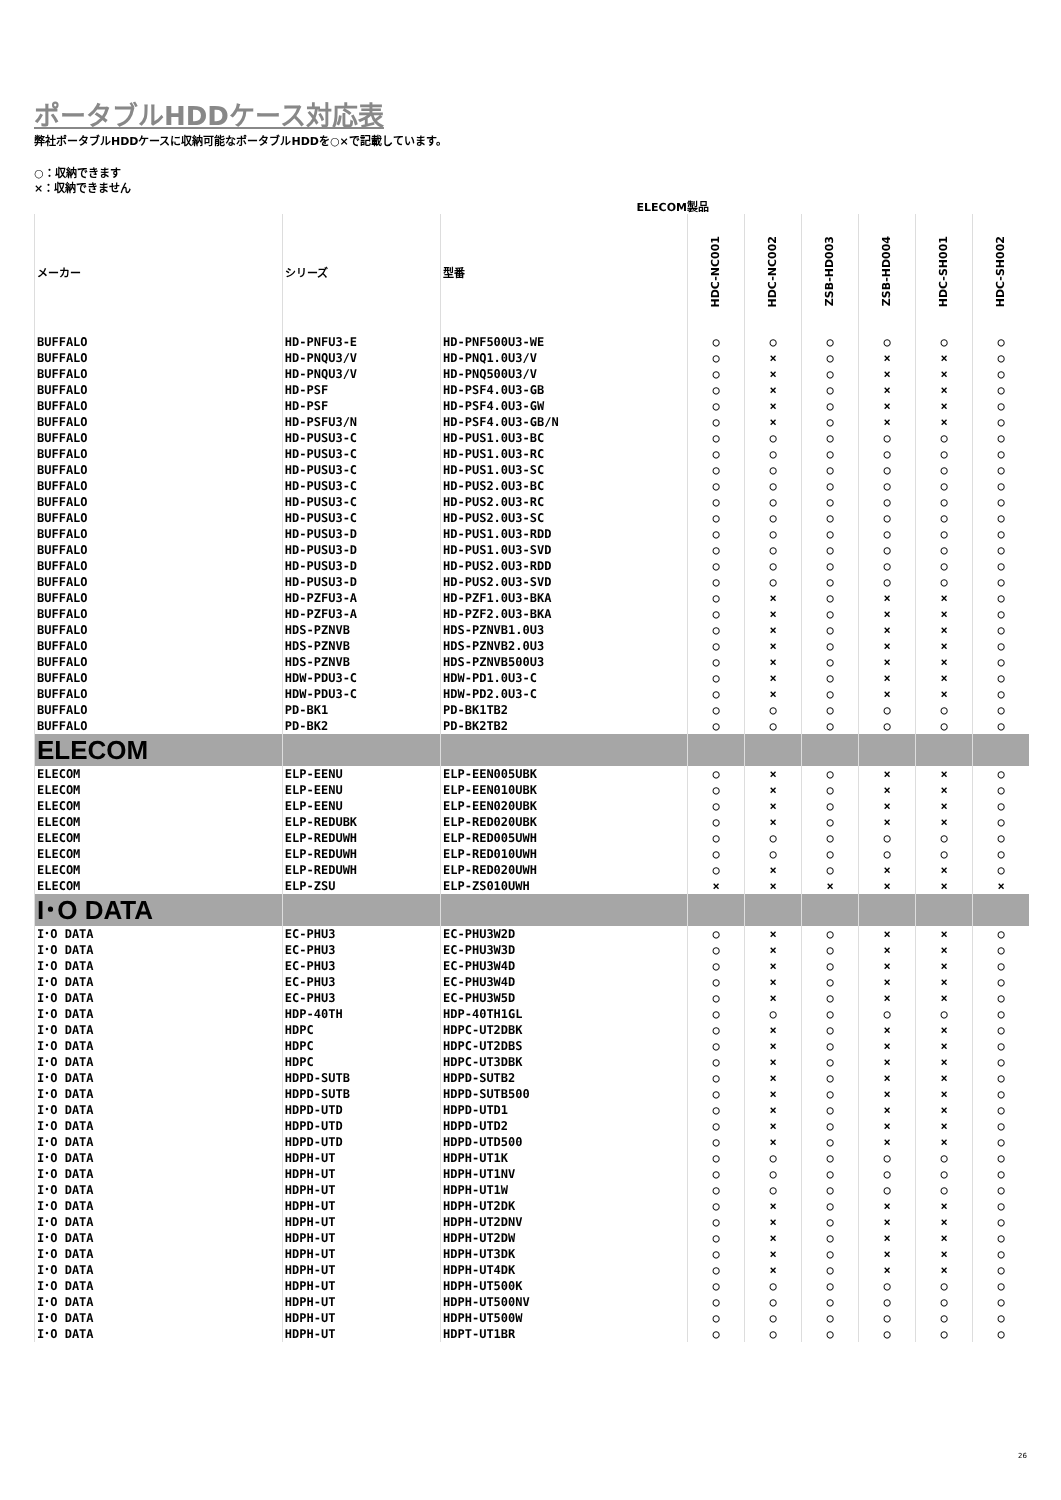ポータブルHDDケース対応表
弊社ポータブルHDDケースに収納可能なポータブルHDDを○×で記載しています。
○：収納できます
×：収納できません
ELECOM製品
| メーカー | シリーズ | 型番 | HDC-NC001 | HDC-NC002 | ZSB-HD003 | ZSB-HD004 | HDC-SH001 | HDC-SH002 |
| --- | --- | --- | --- | --- | --- | --- | --- | --- |
| BUFFALO | HD-PNFU3-E | HD-PNF500U3-WE | ○ | ○ | ○ | ○ | ○ | ○ |
| BUFFALO | HD-PNQU3/V | HD-PNQ1.0U3/V | ○ | × | ○ | × | × | ○ |
| BUFFALO | HD-PNQU3/V | HD-PNQ500U3/V | ○ | × | ○ | × | × | ○ |
| BUFFALO | HD-PSF | HD-PSF4.0U3-GB | ○ | × | ○ | × | × | ○ |
| BUFFALO | HD-PSF | HD-PSF4.0U3-GW | ○ | × | ○ | × | × | ○ |
| BUFFALO | HD-PSFU3/N | HD-PSF4.0U3-GB/N | ○ | × | ○ | × | × | ○ |
| BUFFALO | HD-PUSU3-C | HD-PUS1.0U3-BC | ○ | ○ | ○ | ○ | ○ | ○ |
| BUFFALO | HD-PUSU3-C | HD-PUS1.0U3-RC | ○ | ○ | ○ | ○ | ○ | ○ |
| BUFFALO | HD-PUSU3-C | HD-PUS1.0U3-SC | ○ | ○ | ○ | ○ | ○ | ○ |
| BUFFALO | HD-PUSU3-C | HD-PUS2.0U3-BC | ○ | ○ | ○ | ○ | ○ | ○ |
| BUFFALO | HD-PUSU3-C | HD-PUS2.0U3-RC | ○ | ○ | ○ | ○ | ○ | ○ |
| BUFFALO | HD-PUSU3-C | HD-PUS2.0U3-SC | ○ | ○ | ○ | ○ | ○ | ○ |
| BUFFALO | HD-PUSU3-D | HD-PUS1.0U3-RDD | ○ | ○ | ○ | ○ | ○ | ○ |
| BUFFALO | HD-PUSU3-D | HD-PUS1.0U3-SVD | ○ | ○ | ○ | ○ | ○ | ○ |
| BUFFALO | HD-PUSU3-D | HD-PUS2.0U3-RDD | ○ | ○ | ○ | ○ | ○ | ○ |
| BUFFALO | HD-PUSU3-D | HD-PUS2.0U3-SVD | ○ | ○ | ○ | ○ | ○ | ○ |
| BUFFALO | HD-PZFU3-A | HD-PZF1.0U3-BKA | ○ | × | ○ | × | × | ○ |
| BUFFALO | HD-PZFU3-A | HD-PZF2.0U3-BKA | ○ | × | ○ | × | × | ○ |
| BUFFALO | HDS-PZNVB | HDS-PZNVB1.0U3 | ○ | × | ○ | × | × | ○ |
| BUFFALO | HDS-PZNVB | HDS-PZNVB2.0U3 | ○ | × | ○ | × | × | ○ |
| BUFFALO | HDS-PZNVB | HDS-PZNVB500U3 | ○ | × | ○ | × | × | ○ |
| BUFFALO | HDW-PDU3-C | HDW-PD1.0U3-C | ○ | × | ○ | × | × | ○ |
| BUFFALO | HDW-PDU3-C | HDW-PD2.0U3-C | ○ | × | ○ | × | × | ○ |
| BUFFALO | PD-BK1 | PD-BK1TB2 | ○ | ○ | ○ | ○ | ○ | ○ |
| BUFFALO | PD-BK2 | PD-BK2TB2 | ○ | ○ | ○ | ○ | ○ | ○ |
| ELECOM | | | | | | | | |
| ELECOM | ELP-EENU | ELP-EEN005UBK | ○ | × | ○ | × | × | ○ |
| ELECOM | ELP-EENU | ELP-EEN010UBK | ○ | × | ○ | × | × | ○ |
| ELECOM | ELP-EENU | ELP-EEN020UBK | ○ | × | ○ | × | × | ○ |
| ELECOM | ELP-REDUBK | ELP-RED020UBK | ○ | × | ○ | × | × | ○ |
| ELECOM | ELP-REDUWH | ELP-RED005UWH | ○ | ○ | ○ | ○ | ○ | ○ |
| ELECOM | ELP-REDUWH | ELP-RED010UWH | ○ | ○ | ○ | ○ | ○ | ○ |
| ELECOM | ELP-REDUWH | ELP-RED020UWH | ○ | × | ○ | × | × | ○ |
| ELECOM | ELP-ZSU | ELP-ZS010UWH | × | × | × | × | × | × |
| I･O DATA | | | | | | | | |
| I･O DATA | EC-PHU3 | EC-PHU3W2D | ○ | × | ○ | × | × | ○ |
| I･O DATA | EC-PHU3 | EC-PHU3W3D | ○ | × | ○ | × | × | ○ |
| I･O DATA | EC-PHU3 | EC-PHU3W4D | ○ | × | ○ | × | × | ○ |
| I･O DATA | EC-PHU3 | EC-PHU3W4D | ○ | × | ○ | × | × | ○ |
| I･O DATA | EC-PHU3 | EC-PHU3W5D | ○ | × | ○ | × | × | ○ |
| I･O DATA | HDP-40TH | HDP-40TH1GL | ○ | ○ | ○ | ○ | ○ | ○ |
| I･O DATA | HDPC | HDPC-UT2DBK | ○ | × | ○ | × | × | ○ |
| I･O DATA | HDPC | HDPC-UT2DBS | ○ | × | ○ | × | × | ○ |
| I･O DATA | HDPC | HDPC-UT3DBK | ○ | × | ○ | × | × | ○ |
| I･O DATA | HDPD-SUTB | HDPD-SUTB2 | ○ | × | ○ | × | × | ○ |
| I･O DATA | HDPD-SUTB | HDPD-SUTB500 | ○ | × | ○ | × | × | ○ |
| I･O DATA | HDPD-UTD | HDPD-UTD1 | ○ | × | ○ | × | × | ○ |
| I･O DATA | HDPD-UTD | HDPD-UTD2 | ○ | × | ○ | × | × | ○ |
| I･O DATA | HDPD-UTD | HDPD-UTD500 | ○ | × | ○ | × | × | ○ |
| I･O DATA | HDPH-UT | HDPH-UT1K | ○ | ○ | ○ | ○ | ○ | ○ |
| I･O DATA | HDPH-UT | HDPH-UT1NV | ○ | ○ | ○ | ○ | ○ | ○ |
| I･O DATA | HDPH-UT | HDPH-UT1W | ○ | ○ | ○ | ○ | ○ | ○ |
| I･O DATA | HDPH-UT | HDPH-UT2DK | ○ | × | ○ | × | × | ○ |
| I･O DATA | HDPH-UT | HDPH-UT2DNV | ○ | × | ○ | × | × | ○ |
| I･O DATA | HDPH-UT | HDPH-UT2DW | ○ | × | ○ | × | × | ○ |
| I･O DATA | HDPH-UT | HDPH-UT3DK | ○ | × | ○ | × | × | ○ |
| I･O DATA | HDPH-UT | HDPH-UT4DK | ○ | × | ○ | × | × | ○ |
| I･O DATA | HDPH-UT | HDPH-UT500K | ○ | ○ | ○ | ○ | ○ | ○ |
| I･O DATA | HDPH-UT | HDPH-UT500NV | ○ | ○ | ○ | ○ | ○ | ○ |
| I･O DATA | HDPH-UT | HDPH-UT500W | ○ | ○ | ○ | ○ | ○ | ○ |
| I･O DATA | HDPH-UT | HDPT-UT1BR | ○ | ○ | ○ | ○ | ○ | ○ |
26